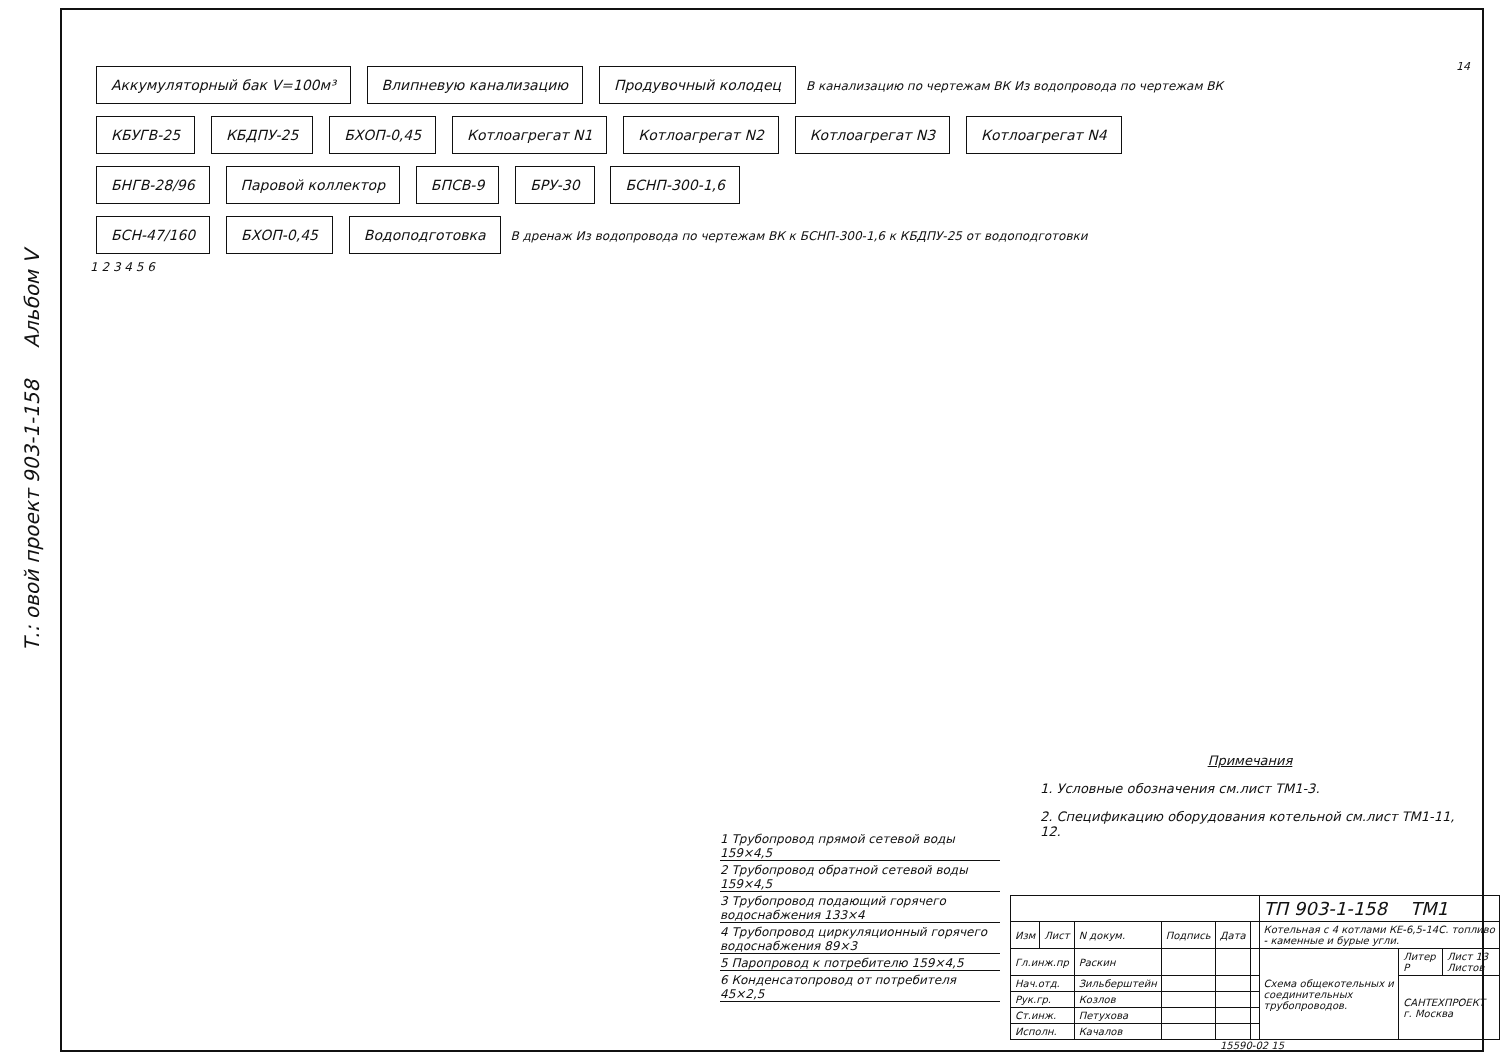Т.: овой проект 903-1-158 Альбом V
14
Аккумуляторный бак V=100м³ Влипневую канализацию Продувочный колодец В канализацию по чертежам ВК Из водопровода по чертежам ВК
КБУГВ-25 КБДПУ-25 БХОП-0,45 Котлоагрегат N1 Котлоагрегат N2 Котлоагрегат N3 Котлоагрегат N4
БНГВ-28/96 Паровой коллектор БПСВ-9 БРУ-30 БСНП-300-1,6
БСН-47/160 БХОП-0,45 Водоподготовка В дренаж Из водопровода по чертежам ВК к БСНП-300-1,6 к КБДПУ-25 от водоподготовки
1 2 3 4 5 6
1 Трубопровод прямой сетевой воды 159×4,5
2 Трубопровод обратной сетевой воды 159×4,5
3 Трубопровод подающий горячего водоснабжения 133×4
4 Трубопровод циркуляционный горячего водоснабжения 89×3
5 Паропровод к потребителю 159×4,5
6 Конденсатопровод от потребителя 45×2,5
Примечания
1. Условные обозначения см.лист ТМ1-3.
2. Спецификацию оборудования котельной см.лист ТМ1-11, 12.
| | | | | | | ТП 903-1-158 ТМ1 | | |
| Изм | Лист | N докум. | Подпись | Дата | | Котельная с 4 котлами КЕ-6,5-14С. топливо - каменные и бурые угли. | | |
| Гл.инж.пр | | Раскин | | | | Схема общекотельных и соединительных трубопроводов. | Литер Р | Лист 13 Листов |
| Нач.отд. | | Зильберштейн | | | | | САНТЕХПРОЕКТ г. Москва | |
| Рук.гр. | | Козлов | | | | | | |
| Ст.инж. | | Петухова | | | | | | |
| Исполн. | | Качалов | | | | | | |
15590-02 15